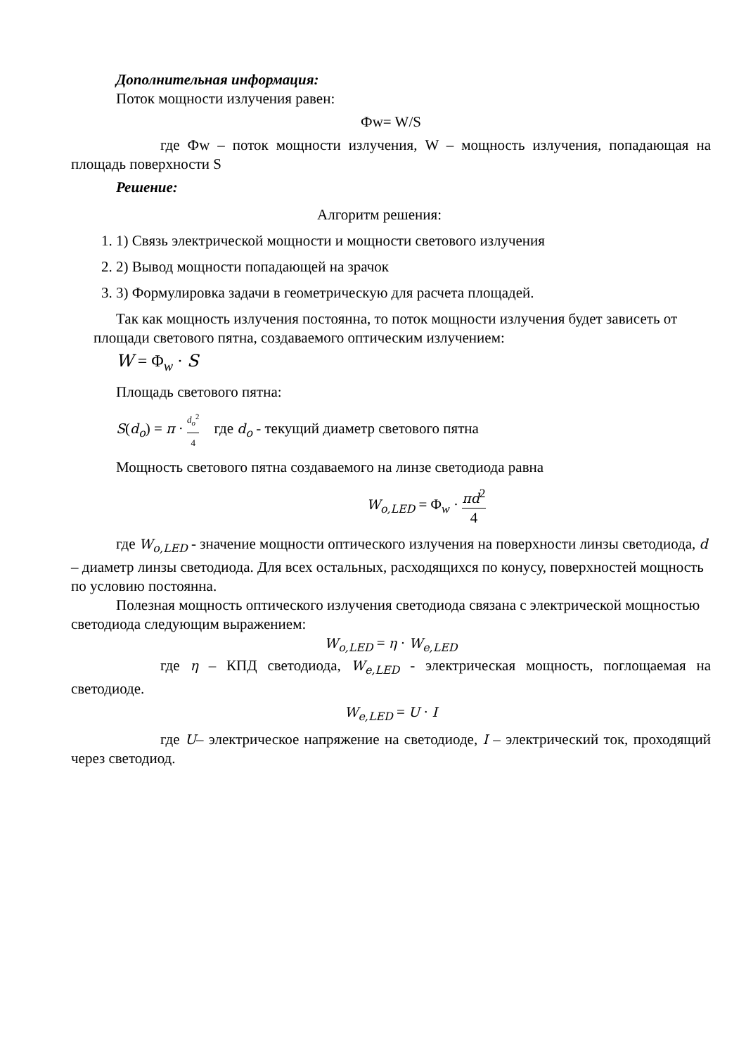Дополнительная информация:
Поток мощности излучения равен:
Фw= W/S
где Фw – поток мощности излучения, W – мощность излучения, попадающая на площадь поверхности S
Решение:
Алгоритм решения:
1. 1) Связь электрической мощности и мощности светового излучения
2. 2) Вывод мощности попадающей на зрачок
3. 3) Формулировка задачи в геометрическую для расчета площадей.
Так как мощность излучения постоянна, то поток мощности излучения будет зависеть от площади светового пятна, создаваемого оптическим излучением:
W = Φ<sub>w</sub> · S
Площадь светового пятна:
S(d<sub>o</sub>) = π · d<sub>o</sub><sup>2</sup> 4 где d<sub>o</sub> - текущий диаметр светового пятна
Мощность светового пятна создаваемого на линзе светодиода равна
W<sub>o,LED</sub> = Φ<sub>w</sub> · πd<sup>2</sup> 4
где W<sub>o,LED</sub> - значение мощности оптического излучения на поверхности линзы светодиода, d – диаметр линзы светодиода. Для всех остальных, расходящихся по конусу, поверхностей мощность по условию постоянна.
Полезная мощность оптического излучения светодиода связана с электрической мощностью светодиода следующим выражением:
W<sub>o,LED</sub> = η · W<sub>e,LED</sub>
где η – КПД светодиода, W<sub>e,LED</sub> - электрическая мощность, поглощаемая на светодиоде.
W<sub>e,LED</sub> = U · I
где U– электрическое напряжение на светодиоде, I – электрический ток, проходящий через светодиод.